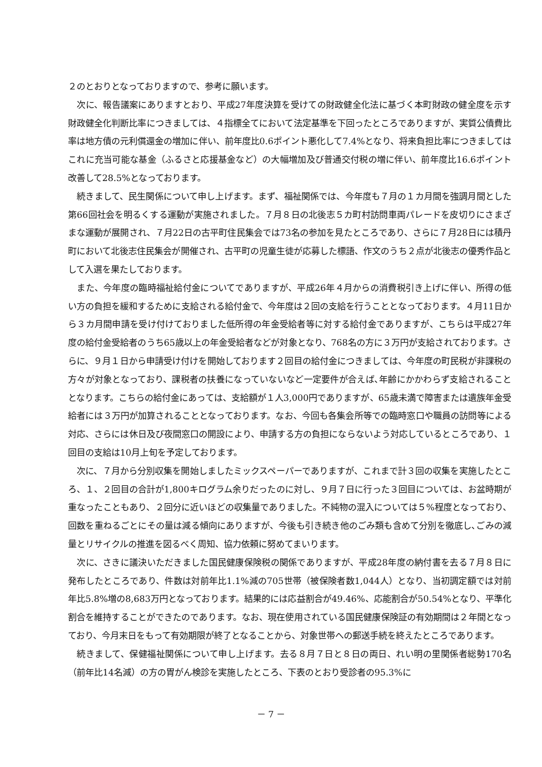２のとおりとなっておりますので、参考に願います。
次に、報告議案にありますとおり、平成27年度決算を受けての財政健全化法に基づく本町財政の健全度を示す財政健全化判断比率につきましては、４指標全てにおいて法定基準を下回ったところでありますが、実質公債費比率は地方債の元利償還金の増加に伴い、前年度比0.6ポイント悪化して7.4%となり、将来負担比率につきましてはこれに充当可能な基金（ふるさと応援基金など）の大幅増加及び普通交付税の増に伴い、前年度比16.6ポイント改善して28.5%となっております。
続きまして、民生関係について申し上げます。まず、福祉関係では、今年度も７月の１カ月間を強調月間とした第66回社会を明るくする運動が実施されました。７月８日の北後志５カ町村訪問車両パレードを皮切りにさまざまな運動が展開され、７月22日の古平町住民集会では73名の参加を見たところであり、さらに７月28日には積丹町において北後志住民集会が開催され、古平町の児童生徒が応募した標語、作文のうち２点が北後志の優秀作品として入選を果たしております。
また、今年度の臨時福祉給付金についてでありますが、平成26年４月からの消費税引き上げに伴い、所得の低い方の負担を緩和するために支給される給付金で、今年度は２回の支給を行うこととなっております。４月11日から３カ月間申請を受け付けておりました低所得の年金受給者等に対する給付金でありますが、こちらは平成27年度の給付金受給者のうち65歳以上の年金受給者などが対象となり、768名の方に３万円が支給されております。さらに、９月１日から申請受け付けを開始しております２回目の給付金につきましては、今年度の町民税が非課税の方々が対象となっており、課税者の扶養になっていないなど一定要件が合えば､年齢にかかわらず支給されることとなります。こちらの給付金にあっては、支給額が１人3,000円でありますが、65歳未満で障害または遺族年金受給者には３万円が加算されることとなっております。なお、今回も各集会所等での臨時窓口や職員の訪問等による対応、さらには休日及び夜間窓口の開設により、申請する方の負担にならないよう対応しているところであり、１回目の支給は10月上旬を予定しております。
次に、７月から分別収集を開始しましたミックスペーパーでありますが、これまで計３回の収集を実施したところ、１、２回目の合計が1,800キログラム余りだったのに対し、９月７日に行った３回目については、お盆時期が重なったこともあり、２回分に近いほどの収集量でありました。不純物の混入については５%程度となっており、回数を重ねるごとにその量は減る傾向にありますが、今後も引き続き他のごみ類も含めて分別を徹底し､ごみの減量とリサイクルの推進を図るべく周知、協力依頼に努めてまいります。
次に、さきに議決いただきました国民健康保険税の関係でありますが、平成28年度の納付書を去る７月８日に発布したところであり、件数は対前年比1.1%減の705世帯（被保険者数1,044人）となり、当初調定額では対前年比5.8%増の8,683万円となっております。結果的には応益割合が49.46%、応能割合が50.54%となり、平準化割合を維持することができたのであります。なお、現在使用されている国民健康保険証の有効期間は２年間となっており、今月末日をもって有効期限が終了となることから、対象世帯への郵送手続を終えたところであります。
続きまして、保健福祉関係について申し上げます。去る８月７日と８日の両日、れい明の里関係者総勢170名（前年比14名減）の方の胃がん検診を実施したところ、下表のとおり受診者の95.3%に
－ 7 －